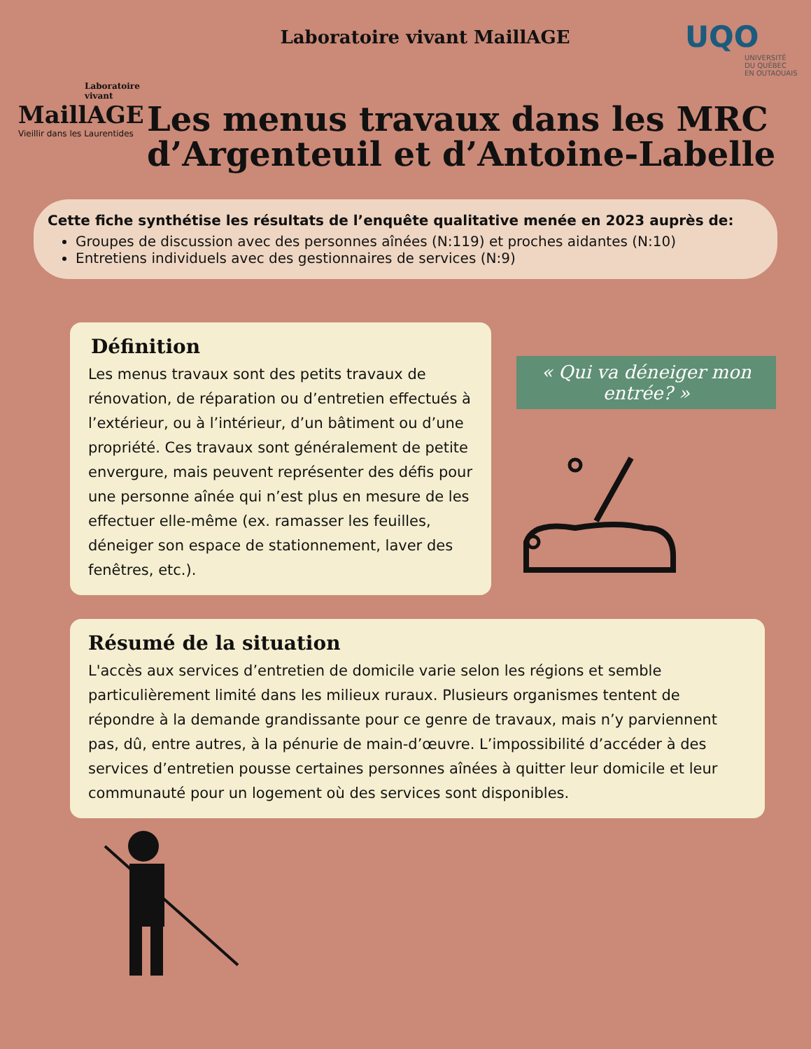Laboratoire vivant
MaillAGE
Vieillir dans les Laurentides
Laboratoire vivant MaillAGE
UQO
UNIVERSITÉ
DU QUÉBEC
EN OUTAOUAIS
Les menus travaux dans les MRC d’Argenteuil et d’Antoine-Labelle
Cette fiche synthétise les résultats de l’enquête qualitative menée en 2023 auprès de:
Groupes de discussion avec des personnes aînées (N:119) et proches aidantes (N:10)
Entretiens individuels avec des gestionnaires de services (N:9)
Définition
Les menus travaux sont des petits travaux de rénovation, de réparation ou d’entretien effectués à l’extérieur, ou à l’intérieur, d’un bâtiment ou d’une propriété. Ces travaux sont généralement de petite envergure, mais peuvent représenter des défis pour une personne aînée qui n’est plus en mesure de les effectuer elle-même (ex. ramasser les feuilles, déneiger son espace de stationnement, laver des fenêtres, etc.).
« Qui va déneiger mon entrée? »
Résumé de la situation
L'accès aux services d’entretien de domicile varie selon les régions et semble particulièrement limité dans les milieux ruraux. Plusieurs organismes tentent de répondre à la demande grandissante pour ce genre de travaux, mais n’y parviennent pas, dû, entre autres, à la pénurie de main-d’œuvre. L’impossibilité d’accéder à des services d’entretien pousse certaines personnes aînées à quitter leur domicile et leur communauté pour un logement où des services sont disponibles.